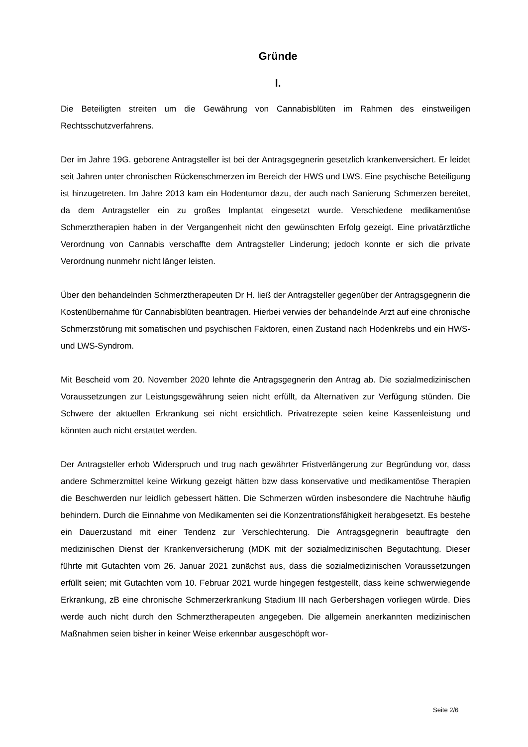Gründe
I.
Die Beteiligten streiten um die Gewährung von Cannabisblüten im Rahmen des einstweiligen Rechtsschutzverfahrens.
Der im Jahre 19G. geborene Antragsteller ist bei der Antragsgegnerin gesetzlich krankenversichert. Er leidet seit Jahren unter chronischen Rückenschmerzen im Bereich der HWS und LWS. Eine psychische Beteiligung ist hinzugetreten. Im Jahre 2013 kam ein Hodentumor dazu, der auch nach Sanierung Schmerzen bereitet, da dem Antragsteller ein zu großes Implantat eingesetzt wurde. Verschiedene medikamentöse Schmerztherapien haben in der Vergangenheit nicht den gewünschten Erfolg gezeigt. Eine privatärztliche Verordnung von Cannabis verschaffte dem Antragsteller Linderung; jedoch konnte er sich die private Verordnung nunmehr nicht länger leisten.
Über den behandelnden Schmerztherapeuten Dr H. ließ der Antragsteller gegenüber der Antragsgegnerin die Kostenübernahme für Cannabisblüten beantragen. Hierbei verwies der behandelnde Arzt auf eine chronische Schmerzstörung mit somatischen und psychischen Faktoren, einen Zustand nach Hodenkrebs und ein HWS- und LWS-Syndrom.
Mit Bescheid vom 20. November 2020 lehnte die Antragsgegnerin den Antrag ab. Die sozialmedizinischen Voraussetzungen zur Leistungsgewährung seien nicht erfüllt, da Alternativen zur Verfügung stünden. Die Schwere der aktuellen Erkrankung sei nicht ersichtlich. Privatrezepte seien keine Kassenleistung und könnten auch nicht erstattet werden.
Der Antragsteller erhob Widerspruch und trug nach gewährter Fristverlängerung zur Begründung vor, dass andere Schmerzmittel keine Wirkung gezeigt hätten bzw dass konservative und medikamentöse Therapien die Beschwerden nur leidlich gebessert hätten. Die Schmerzen würden insbesondere die Nachtruhe häufig behindern. Durch die Einnahme von Medikamenten sei die Konzentrationsfähigkeit herabgesetzt. Es bestehe ein Dauerzustand mit einer Tendenz zur Verschlechterung. Die Antragsgegnerin beauftragte den medizinischen Dienst der Krankenversicherung (MDK mit der sozialmedizinischen Begutachtung. Dieser führte mit Gutachten vom 26. Januar 2021 zunächst aus, dass die sozialmedizinischen Voraussetzungen erfüllt seien; mit Gutachten vom 10. Februar 2021 wurde hingegen festgestellt, dass keine schwerwiegende Erkrankung, zB eine chronische Schmerzerkrankung Stadium III nach Gerbershagen vorliegen würde. Dies werde auch nicht durch den Schmerztherapeuten angegeben. Die allgemein anerkannten medizinischen Maßnahmen seien bisher in keiner Weise erkennbar ausgeschöpft wor-
Seite 2/6